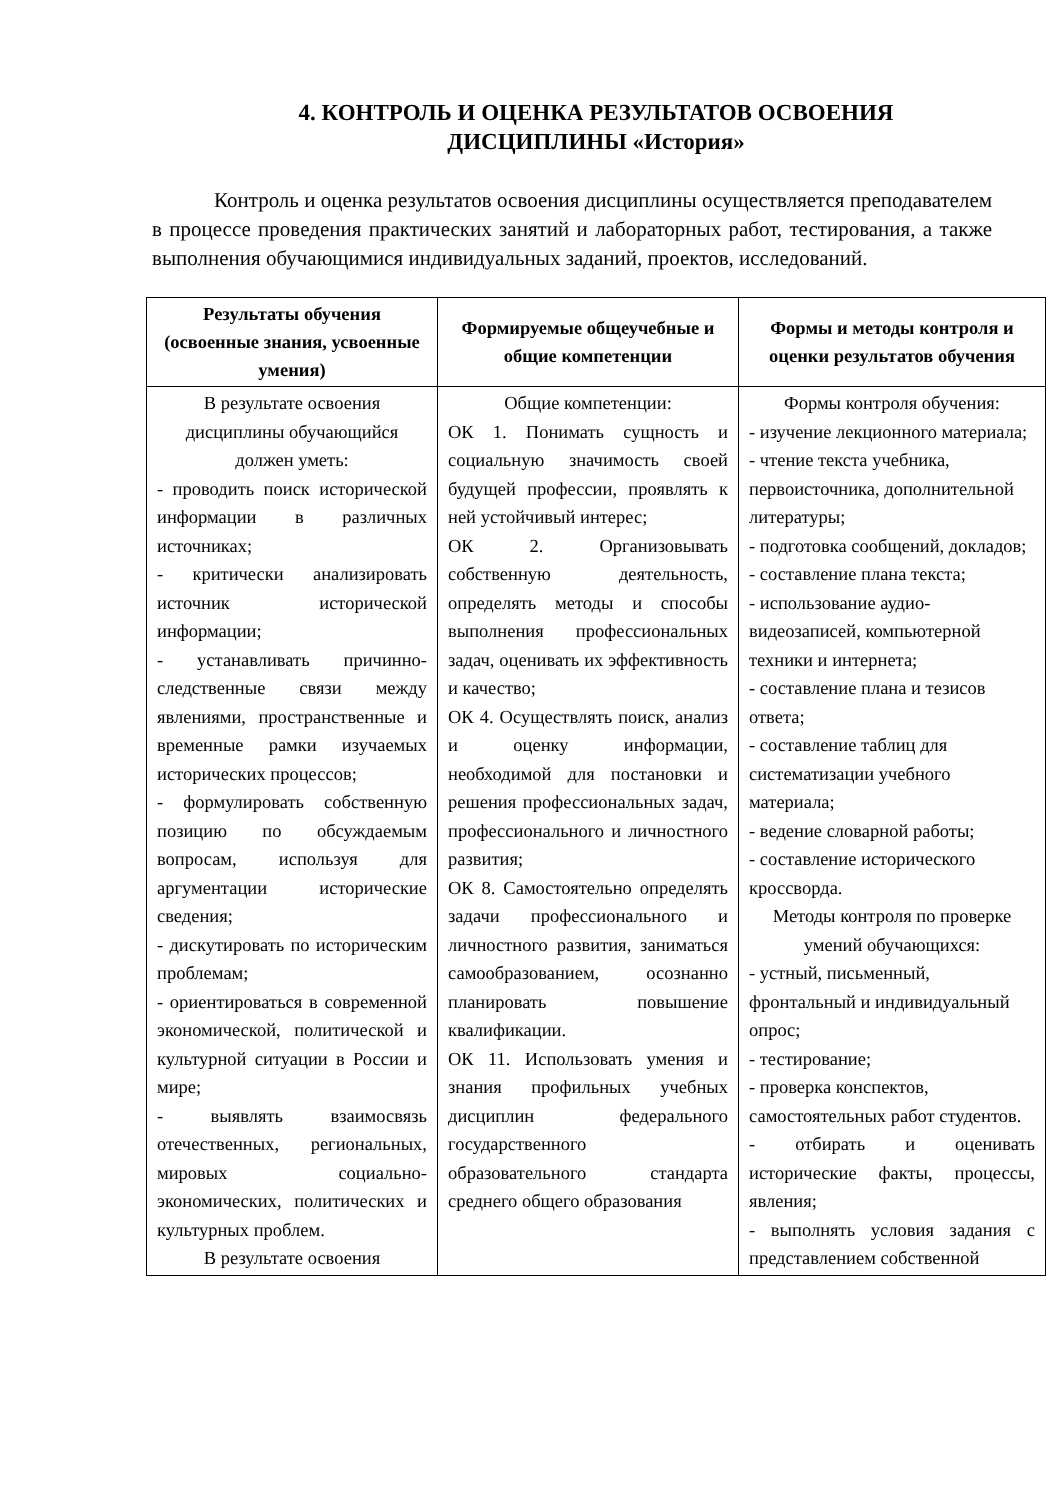4. КОНТРОЛЬ И ОЦЕНКА РЕЗУЛЬТАТОВ ОСВОЕНИЯ
ДИСЦИПЛИНЫ «История»
Контроль и оценка результатов освоения дисциплины осуществляется преподавателем в процессе проведения практических занятий и лабораторных работ, тестирования, а также выполнения обучающимися индивидуальных заданий, проектов, исследований.
| Результаты обучения (освоенные знания, усвоенные умения) | Формируемые общеучебные и общие компетенции | Формы и методы контроля и оценки результатов обучения |
| --- | --- | --- |
| В результате освоения дисциплины обучающийся должен уметь: - проводить поиск исторической информации в различных источниках; - критически анализировать источник исторической информации; - устанавливать причинно-следственные связи между явлениями, пространственные и временные рамки изучаемых исторических процессов; - формулировать собственную позицию по обсуждаемым вопросам, используя для аргументации исторические сведения; - дискутировать по историческим проблемам; - ориентироваться в современной экономической, политической и культурной ситуации в России и мире; - выявлять взаимосвязь отечественных, региональных, мировых социально-экономических, политических и культурных проблем. В результате освоения | Общие компетенции: ОК 1. Понимать сущность и социальную значимость своей будущей профессии, проявлять к ней устойчивый интерес; ОК 2. Организовывать собственную деятельность, определять методы и способы выполнения профессиональных задач, оценивать их эффективность и качество; ОК 4. Осуществлять поиск, анализ и оценку информации, необходимой для постановки и решения профессиональных задач, профессионального и личностного развития; ОК 8. Самостоятельно определять задачи профессионального и личностного развития, заниматься самообразованием, осознанно планировать повышение квалификации. ОК 11. Использовать умения и знания профильных учебных дисциплин федерального государственного образовательного стандарта среднего общего образования | Формы контроля обучения: - изучение лекционного материала; - чтение текста учебника, первоисточника, дополнительной литературы; - подготовка сообщений, докладов; - составление плана текста; - использование аудио-видеозаписей, компьютерной техники и интернета; - составление плана и тезисов ответа; - составление таблиц для систематизации учебного материала; - ведение словарной работы; - составление исторического кроссворда. Методы контроля по проверке умений обучающихся: - устный, письменный, фронтальный и индивидуальный опрос; - тестирование; - проверка конспектов, самостоятельных работ студентов. - отбирать и оценивать исторические факты, процессы, явления; - выполнять условия задания с представлением собственной |